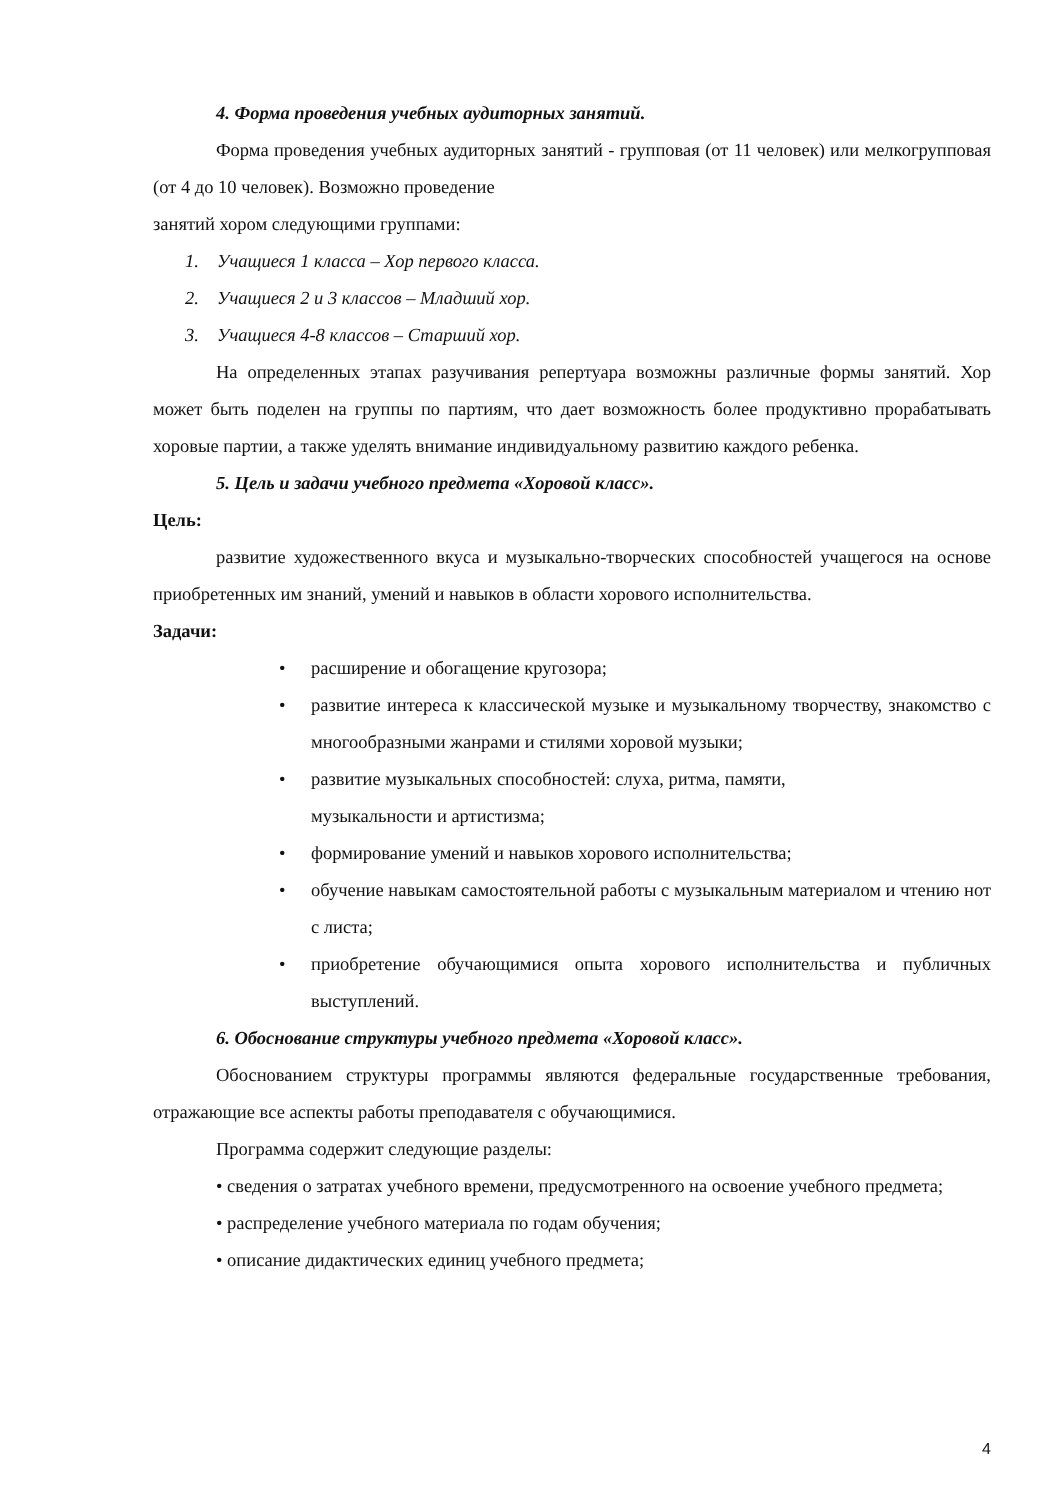4. Форма проведения учебных аудиторных занятий.
Форма проведения учебных аудиторных занятий - групповая (от 11 человек) или мелкогрупповая (от 4 до 10 человек). Возможно проведение
занятий хором следующими группами:
1. Учащиеся 1 класса – Хор первого класса.
2. Учащиеся 2 и 3 классов – Младший хор.
3. Учащиеся 4-8 классов – Старший хор.
На определенных этапах разучивания репертуара возможны различные формы занятий. Хор может быть поделен на группы по партиям, что дает возможность более продуктивно прорабатывать хоровые партии, а также уделять внимание индивидуальному развитию каждого ребенка.
5. Цель и задачи учебного предмета «Хоровой класс».
Цель:
развитие художественного вкуса и музыкально-творческих способностей учащегося на основе приобретенных им знаний, умений и навыков в области хорового исполнительства.
Задачи:
• расширение и обогащение кругозора;
• развитие интереса к классической музыке и музыкальному творчеству, знакомство с многообразными жанрами и стилями хоровой музыки;
• развитие музыкальных способностей: слуха, ритма, памяти,
музыкальности и артистизма;
• формирование умений и навыков хорового исполнительства;
• обучение навыкам самостоятельной работы с музыкальным материалом и чтению нот с листа;
• приобретение обучающимися опыта хорового исполнительства и публичных выступлений.
6. Обоснование структуры учебного предмета «Хоровой класс».
Обоснованием структуры программы являются федеральные государственные требования, отражающие все аспекты работы преподавателя с обучающимися.
Программа содержит следующие разделы:
• сведения о затратах учебного времени, предусмотренного на освоение учебного предмета;
• распределение учебного материала по годам обучения;
• описание дидактических единиц учебного предмета;
4